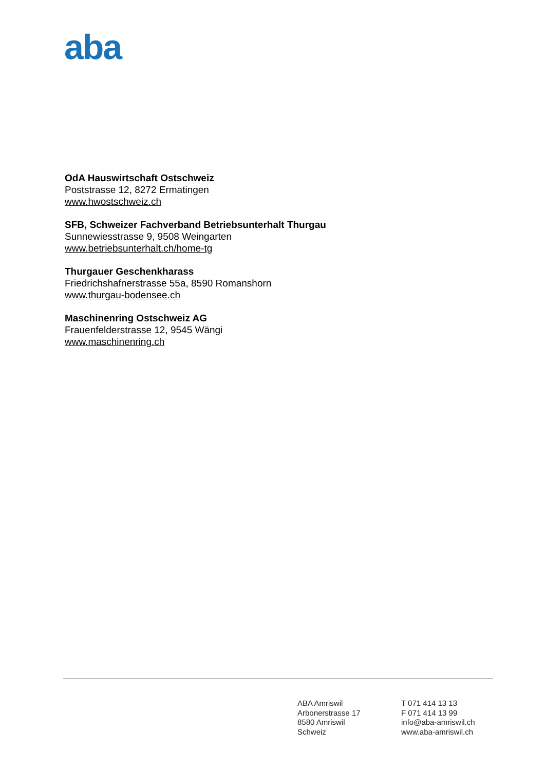aba
OdA Hauswirtschaft Ostschweiz
Poststrasse 12, 8272 Ermatingen
www.hwostschweiz.ch
SFB, Schweizer Fachverband Betriebsunterhalt Thurgau
Sunnewiesstrasse 9, 9508 Weingarten
www.betriebsunterhalt.ch/home-tg
Thurgauer Geschenkharass
Friedrichshafnerstrasse 55a, 8590 Romanshorn
www.thurgau-bodensee.ch
Maschinenring Ostschweiz AG
Frauenfelderstrasse 12, 9545 Wängi
www.maschinenring.ch
ABA Amriswil
Arbonerstrasse 17
8580 Amriswil
Schweiz
T 071 414 13 13
F 071 414 13 99
info@aba-amriswil.ch
www.aba-amriswil.ch